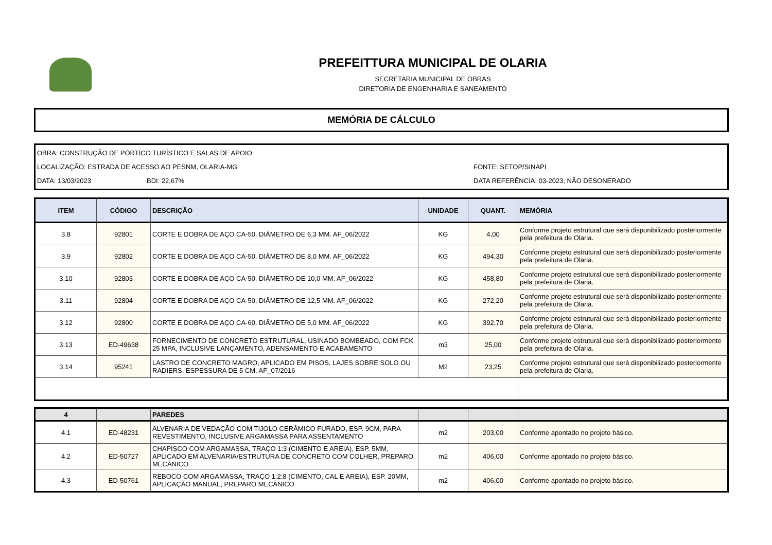PREFEITTURA MUNICIPAL DE OLARIA
SECRETARIA MUNICIPAL DE OBRAS
DIRETORIA DE ENGENHARIA E SANEAMENTO
MEMÓRIA DE CÁLCULO
OBRA: CONSTRUÇÃO DE PÓRTICO TURÍSTICO E SALAS DE APOIO
LOCALIZAÇÃO: ESTRADA DE ACESSO AO PESNM, OLARIA-MG FONTE: SETOP/SINAPI
DATA: 13/03/2023 BDI: 22,67% DATA REFERÊNCIA: 03-2023, NÃO DESONERADO
| ITEM | CÓDIGO | DESCRIÇÃO | UNIDADE | QUANT. | MEMÓRIA |
| --- | --- | --- | --- | --- | --- |
| 3.8 | 92801 | CORTE E DOBRA DE AÇO CA-50, DIÂMETRO DE 6,3 MM. AF_06/2022 | KG | 4,00 | Conforme projeto estrutural que será disponibilizado posteriormente pela prefeitura de Olaria. |
| 3.9 | 92802 | CORTE E DOBRA DE AÇO CA-50, DIÂMETRO DE 8,0 MM. AF_06/2022 | KG | 494,30 | Conforme projeto estrutural que será disponibilizado posteriormente pela prefeitura de Olaria. |
| 3.10 | 92803 | CORTE E DOBRA DE AÇO CA-50, DIÂMETRO DE 10,0 MM. AF_06/2022 | KG | 458,80 | Conforme projeto estrutural que será disponibilizado posteriormente pela prefeitura de Olaria. |
| 3.11 | 92804 | CORTE E DOBRA DE AÇO CA-50, DIÂMETRO DE 12,5 MM. AF_06/2022 | KG | 272,20 | Conforme projeto estrutural que será disponibilizado posteriormente pela prefeitura de Olaria. |
| 3.12 | 92800 | CORTE E DOBRA DE AÇO CA-60, DIÂMETRO DE 5,0 MM. AF_06/2022 | KG | 392,70 | Conforme projeto estrutural que será disponibilizado posteriormente pela prefeitura de Olaria. |
| 3.13 | ED-49638 | FORNECIMENTO DE CONCRETO ESTRUTURAL, USINADO BOMBEADO, COM FCK 25 MPA, INCLUSIVE LANÇAMENTO, ADENSAMENTO E ACABAMENTO | m3 | 25,00 | Conforme projeto estrutural que será disponibilizado posteriormente pela prefeitura de Olaria. |
| 3.14 | 95241 | LASTRO DE CONCRETO MAGRO, APLICADO EM PISOS, LAJES SOBRE SOLO OU RADIERS, ESPESSURA DE 5 CM. AF_07/2016 | M2 | 23,25 | Conforme projeto estrutural que será disponibilizado posteriormente pela prefeitura de Olaria. |
| 4 | | PAREDES | | | |
| 4.1 | ED-48231 | ALVENARIA DE VEDAÇÃO COM TIJOLO CERÂMICO FURADO, ESP. 9CM, PARA REVESTIMENTO, INCLUSIVE ARGAMASSA PARA ASSENTAMENTO | m2 | 203,00 | Conforme apontado no projeto básico. |
| 4.2 | ED-50727 | CHAPISCO COM ARGAMASSA, TRAÇO 1:3 (CIMENTO E AREIA), ESP. 5MM, APLICADO EM ALVENARIA/ESTRUTURA DE CONCRETO COM COLHER, PREPARO MECÂNICO | m2 | 406,00 | Conforme apontado no projeto básico. |
| 4.3 | ED-50761 | REBOCO COM ARGAMASSA, TRAÇO 1:2:8 (CIMENTO, CAL E AREIA), ESP. 20MM, APLICAÇÃO MANUAL, PREPARO MECÂNICO | m2 | 406,00 | Conforme apontado no projeto básico. |